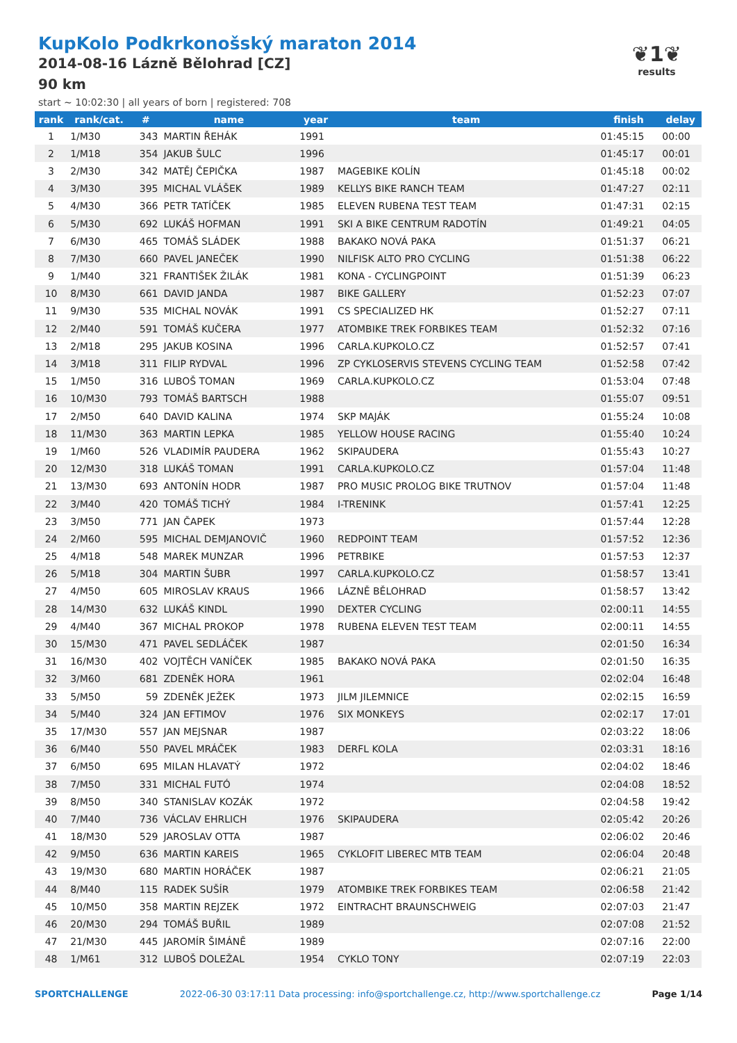KupKolo Podkrkonošský maraton 2014
2014-08-16 Lázně Bělohrad [CZ]
90 km
start ~ 10:02:30 | all years of born | registered: 708
❦1❦
results
| rank | rank/cat. | # | name | year | team | finish | delay |
| --- | --- | --- | --- | --- | --- | --- | --- |
| 1 | 1/M30 | 343 | MARTIN ŘEHÁK | 1991 | | 01:45:15 | 00:00 |
| 2 | 1/M18 | 354 | JAKUB ŠULC | 1996 | | 01:45:17 | 00:01 |
| 3 | 2/M30 | 342 | MATĚJ ČEPIČKA | 1987 | MAGEBIKE KOLÍN | 01:45:18 | 00:02 |
| 4 | 3/M30 | 395 | MICHAL VLÁŠEK | 1989 | KELLYS BIKE RANCH TEAM | 01:47:27 | 02:11 |
| 5 | 4/M30 | 366 | PETR TATÍČEK | 1985 | ELEVEN RUBENA TEST TEAM | 01:47:31 | 02:15 |
| 6 | 5/M30 | 692 | LUKÁŠ HOFMAN | 1991 | SKI A BIKE CENTRUM RADOTÍN | 01:49:21 | 04:05 |
| 7 | 6/M30 | 465 | TOMÁŠ SLÁDEK | 1988 | BAKAKO NOVÁ PAKA | 01:51:37 | 06:21 |
| 8 | 7/M30 | 660 | PAVEL JANEČEK | 1990 | NILFISK ALTO PRO CYCLING | 01:51:38 | 06:22 |
| 9 | 1/M40 | 321 | FRANTIŠEK ŽILÁK | 1981 | KONA - CYCLINGPOINT | 01:51:39 | 06:23 |
| 10 | 8/M30 | 661 | DAVID JANDA | 1987 | BIKE GALLERY | 01:52:23 | 07:07 |
| 11 | 9/M30 | 535 | MICHAL NOVÁK | 1991 | CS SPECIALIZED HK | 01:52:27 | 07:11 |
| 12 | 2/M40 | 591 | TOMÁŠ KUČERA | 1977 | ATOMBIKE TREK FORBIKES TEAM | 01:52:32 | 07:16 |
| 13 | 2/M18 | 295 | JAKUB KOSINA | 1996 | CARLA.KUPKOLO.CZ | 01:52:57 | 07:41 |
| 14 | 3/M18 | 311 | FILIP RYDVAL | 1996 | ZP CYKLOSERVIS STEVENS CYCLING TEAM | 01:52:58 | 07:42 |
| 15 | 1/M50 | 316 | LUBOŠ TOMAN | 1969 | CARLA.KUPKOLO.CZ | 01:53:04 | 07:48 |
| 16 | 10/M30 | 793 | TOMÁŠ BARTSCH | 1988 | | 01:55:07 | 09:51 |
| 17 | 2/M50 | 640 | DAVID KALINA | 1974 | SKP MAJÁK | 01:55:24 | 10:08 |
| 18 | 11/M30 | 363 | MARTIN LEPKA | 1985 | YELLOW HOUSE RACING | 01:55:40 | 10:24 |
| 19 | 1/M60 | 526 | VLADIMÍR PAUDERA | 1962 | SKIPAUDERA | 01:55:43 | 10:27 |
| 20 | 12/M30 | 318 | LUKÁŠ TOMAN | 1991 | CARLA.KUPKOLO.CZ | 01:57:04 | 11:48 |
| 21 | 13/M30 | 693 | ANTONÍN HODR | 1987 | PRO MUSIC PROLOG BIKE TRUTNOV | 01:57:04 | 11:48 |
| 22 | 3/M40 | 420 | TOMÁŠ TICHÝ | 1984 | I-TRENINK | 01:57:41 | 12:25 |
| 23 | 3/M50 | 771 | JAN ČAPEK | 1973 | | 01:57:44 | 12:28 |
| 24 | 2/M60 | 595 | MICHAL DEMJANOVIČ | 1960 | REDPOINT TEAM | 01:57:52 | 12:36 |
| 25 | 4/M18 | 548 | MAREK MUNZAR | 1996 | PETRBIKE | 01:57:53 | 12:37 |
| 26 | 5/M18 | 304 | MARTIN ŠUBR | 1997 | CARLA.KUPKOLO.CZ | 01:58:57 | 13:41 |
| 27 | 4/M50 | 605 | MIROSLAV KRAUS | 1966 | LÁZNĚ BĚLOHRAD | 01:58:57 | 13:42 |
| 28 | 14/M30 | 632 | LUKÁŠ KINDL | 1990 | DEXTER CYCLING | 02:00:11 | 14:55 |
| 29 | 4/M40 | 367 | MICHAL PROKOP | 1978 | RUBENA ELEVEN TEST TEAM | 02:00:11 | 14:55 |
| 30 | 15/M30 | 471 | PAVEL SEDLÁČEK | 1987 | | 02:01:50 | 16:34 |
| 31 | 16/M30 | 402 | VOJTĚCH VANÍČEK | 1985 | BAKAKO NOVÁ PAKA | 02:01:50 | 16:35 |
| 32 | 3/M60 | 681 | ZDENĚK HORA | 1961 | | 02:02:04 | 16:48 |
| 33 | 5/M50 | 59 | ZDENĚK JEŽEK | 1973 | JILM JILEMNICE | 02:02:15 | 16:59 |
| 34 | 5/M40 | 324 | JAN EFTIMOV | 1976 | SIX MONKEYS | 02:02:17 | 17:01 |
| 35 | 17/M30 | 557 | JAN MEJSNAR | 1987 | | 02:03:22 | 18:06 |
| 36 | 6/M40 | 550 | PAVEL MRÁČEK | 1983 | DERFL KOLA | 02:03:31 | 18:16 |
| 37 | 6/M50 | 695 | MILAN HLAVATÝ | 1972 | | 02:04:02 | 18:46 |
| 38 | 7/M50 | 331 | MICHAL FUTÓ | 1974 | | 02:04:08 | 18:52 |
| 39 | 8/M50 | 340 | STANISLAV KOZÁK | 1972 | | 02:04:58 | 19:42 |
| 40 | 7/M40 | 736 | VÁCLAV EHRLICH | 1976 | SKIPAUDERA | 02:05:42 | 20:26 |
| 41 | 18/M30 | 529 | JAROSLAV OTTA | 1987 | | 02:06:02 | 20:46 |
| 42 | 9/M50 | 636 | MARTIN KAREIS | 1965 | CYKLOFIT LIBEREC MTB TEAM | 02:06:04 | 20:48 |
| 43 | 19/M30 | 680 | MARTIN HORÁČEK | 1987 | | 02:06:21 | 21:05 |
| 44 | 8/M40 | 115 | RADEK SUŠÍR | 1979 | ATOMBIKE TREK FORBIKES TEAM | 02:06:58 | 21:42 |
| 45 | 10/M50 | 358 | MARTIN REJZEK | 1972 | EINTRACHT BRAUNSCHWEIG | 02:07:03 | 21:47 |
| 46 | 20/M30 | 294 | TOMÁŠ BUŘIL | 1989 | | 02:07:08 | 21:52 |
| 47 | 21/M30 | 445 | JAROMÍR ŠIMÁNĚ | 1989 | | 02:07:16 | 22:00 |
| 48 | 1/M61 | 312 | LUBOŠ DOLEŽAL | 1954 | CYKLO TONY | 02:07:19 | 22:03 |
SPORTCHALLENGE 2022-06-30 03:17:11 Data processing: info@sportchallenge.cz, http://www.sportchallenge.cz Page 1/14